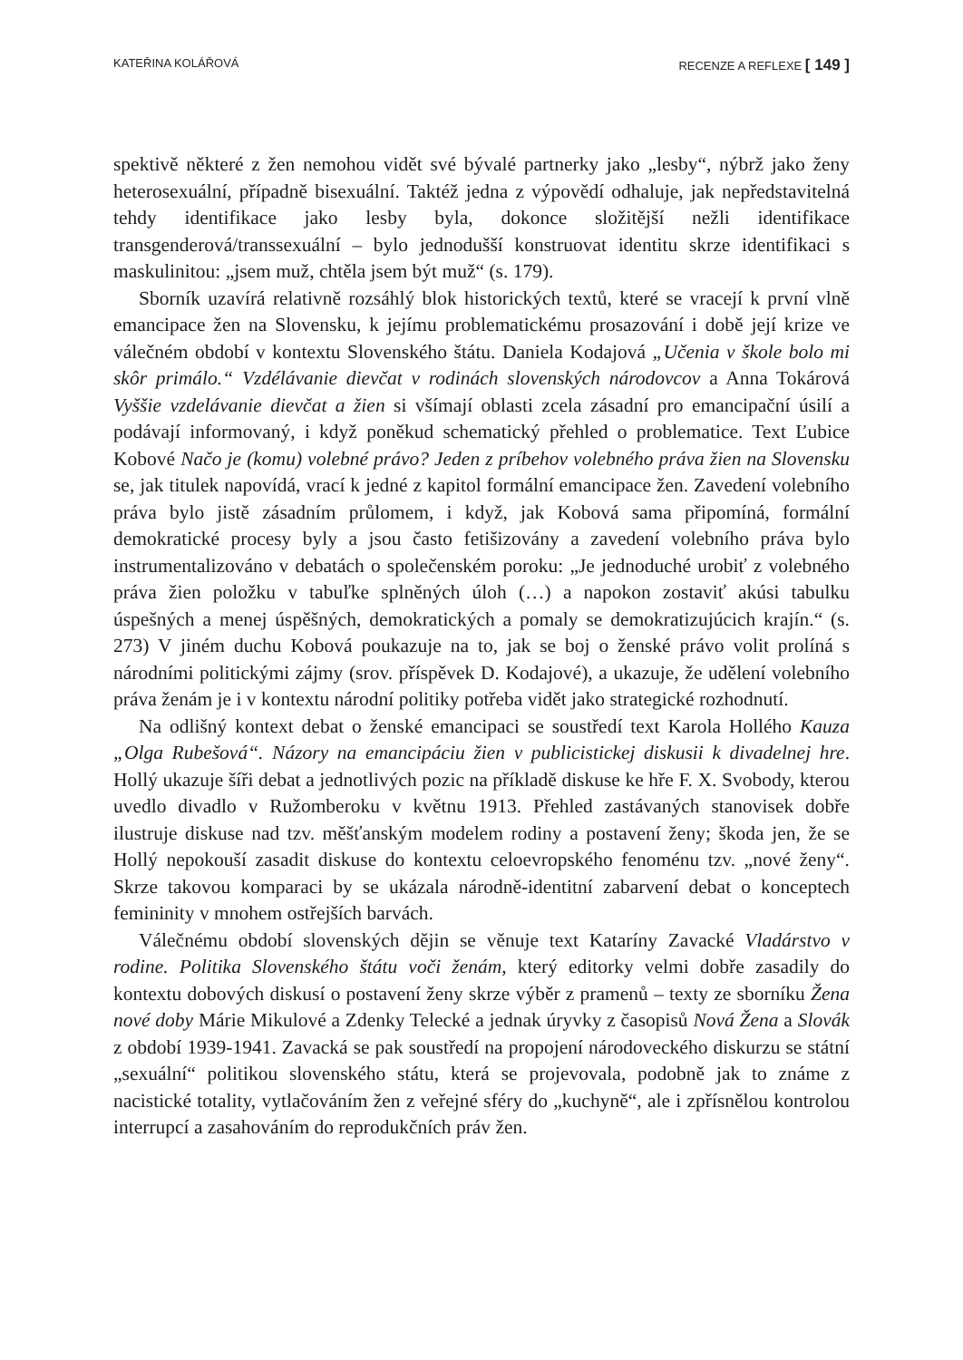KATEŘINA KOLÁŘOVÁ RECENZE A REFLEXE [ 149 ]
spektivě některé z žen nemohou vidět své bývalé partnerky jako „lesby“, nýbrž jako ženy heterosexuální, případně bisexuální. Taktéž jedna z výpovědí odhaluje, jak nepředstavitelná tehdy identifikace jako lesby byla, dokonce složitější nežli identifikace transgenderová/transsexuální – bylo jednodušší konstruovat identitu skrze identifikaci s maskulinitou: „jsem muž, chtěla jsem být muž“ (s. 179).
Sborník uzavírá relativně rozsáhlý blok historických textů, které se vracejí k první vlně emancipace žen na Slovensku, k jejímu problematickému prosazování i době její krize ve válečném období v kontextu Slovenského štátu. Daniela Kodajová „Učenia v škole bolo mi skôr primálo.“ Vzdélávanie dievčat v rodinách slovenských národovcov a Anna Tokárová Vyššie vzdelávanie dievčat a žien si všímají oblasti zcela zásadní pro emancipační úsilí a podávají informovaný, i když poněkud schematický přehled o problematice. Text Ľubice Kobové Načo je (komu) volebné právo? Jeden z príbehov volebného práva žien na Slovensku se, jak titulek napovídá, vrací k jedné z kapitol formální emancipace žen. Zavedení volebního práva bylo jistě zásadním průlomem, i když, jak Kobová sama připomíná, formální demokratické procesy byly a jsou často fetišizovány a zavedení volebního práva bylo instrumentalizováno v debatách o společenském poroku: „Je jednoduché urobiť z volebného práva žien položku v tabuľke splněných úloh (…) a napokon zostaviť akúsi tabulku úspešných a menej úspěšných, demokratických a pomaly se demokratizujúcich krajín.“ (s. 273) V jiném duchu Kobová poukazuje na to, jak se boj o ženské právo volit prolíná s národními politickými zájmy (srov. příspěvek D. Kodajové), a ukazuje, že udělení volebního práva ženám je i v kontextu národní politiky potřeba vidět jako strategické rozhodnutí.
Na odlišný kontext debat o ženské emancipaci se soustředí text Karola Hollého Kauza „Olga Rubešová“. Názory na emancipáciu žien v publicistickej diskusii k divadelnej hre. Hollý ukazuje šíři debat a jednotlivých pozic na příkladě diskuse ke hře F. X. Svobody, kterou uvedlo divadlo v Ružomberoku v květnu 1913. Přehled zastávaných stanovisek dobře ilustruje diskuse nad tzv. měšťanským modelem rodiny a postavení ženy; škoda jen, že se Hollý nepokouší zasadit diskuse do kontextu celoevropského fenoménu tzv. „nové ženy“. Skrze takovou komparaci by se ukázala národně-identitní zabarvení debat o konceptech femininity v mnohem ostřejších barvách.
Válečnému období slovenských dějin se věnuje text Kataríny Zavacké Vladárstvo v rodine. Politika Slovenského štátu voči ženám, který editorky velmi dobře zasadily do kontextu dobových diskusí o postavení ženy skrze výběr z pramenů – texty ze sborníku Žena nové doby Márie Mikulové a Zdenky Telecké a jednak úryvky z časopisů Nová Žena a Slovák z období 1939-1941. Zavacká se pak soustředí na propojení národoveckého diskurzu se státní „sexuální“ politikou slovenského státu, která se projevovala, podobně jak to známe z nacistické totality, vytlačováním žen z veřejné sféry do „kuchyně“, ale i zpřísnělou kontrolou interrupcí a zasahováním do reprodukčních práv žen.